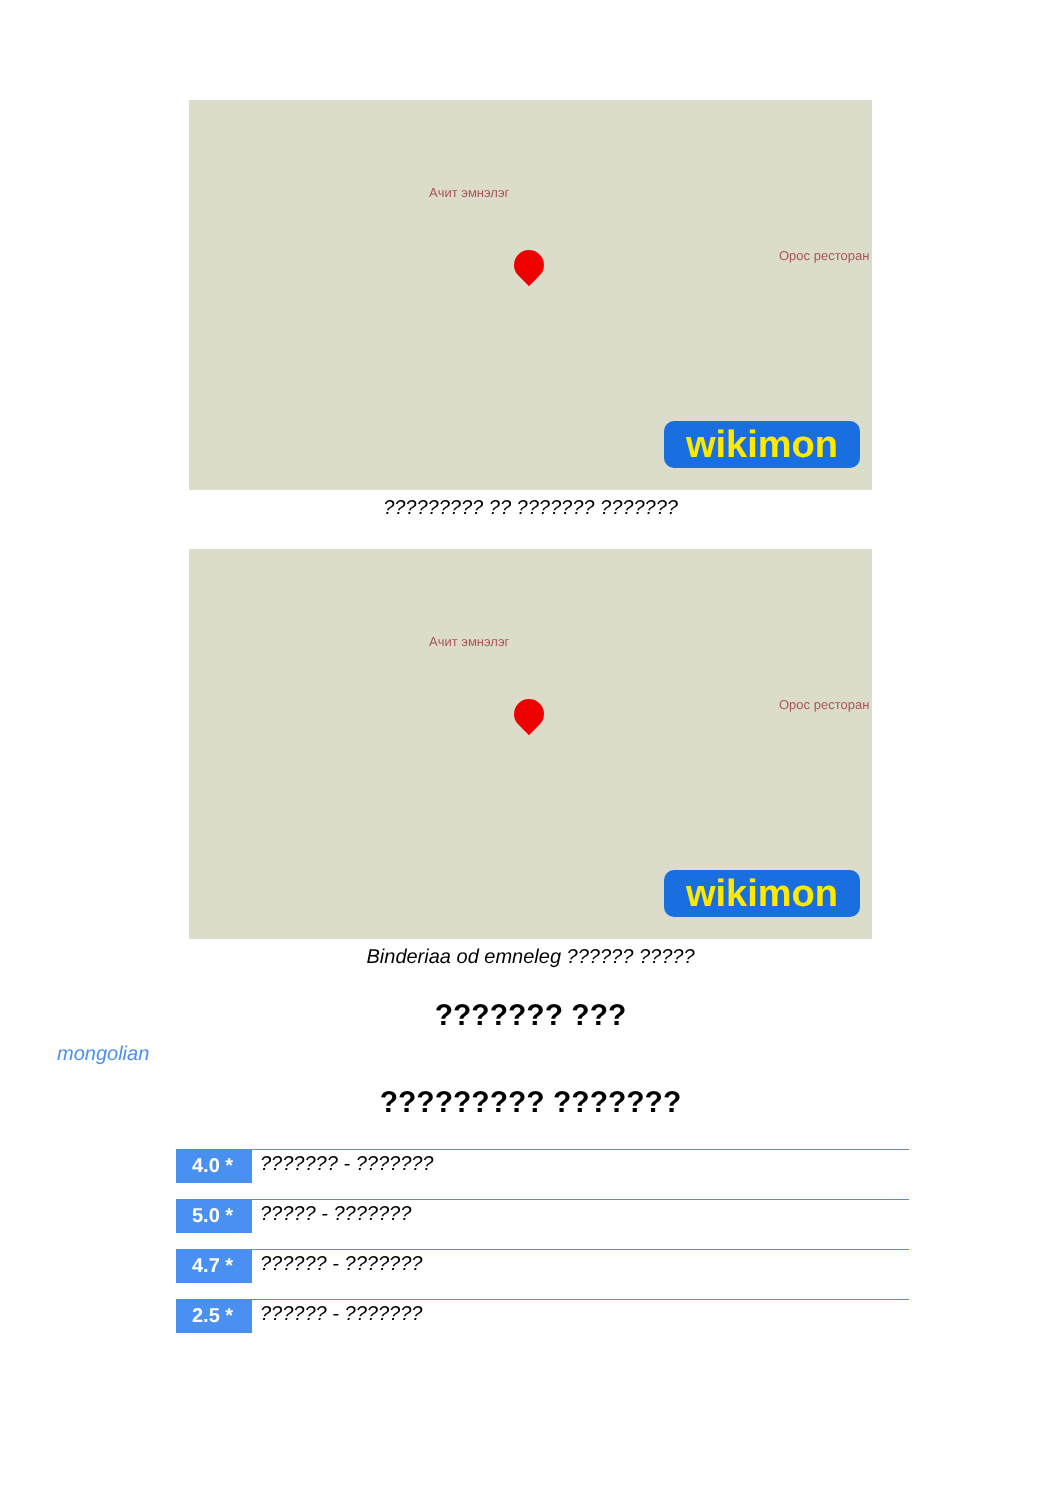Ачит эмнэлэг
Орос ресторан
wikimon
????????? ?? ??????? ???????
Ачит эмнэлэг
Орос ресторан
wikimon
Binderiaa od emneleg ?????? ?????
??????? ???
mongolian
????????? ???????
4.0 * ??????? - ???????
5.0 * ????? - ???????
4.7 * ?????? - ???????
2.5 * ?????? - ???????